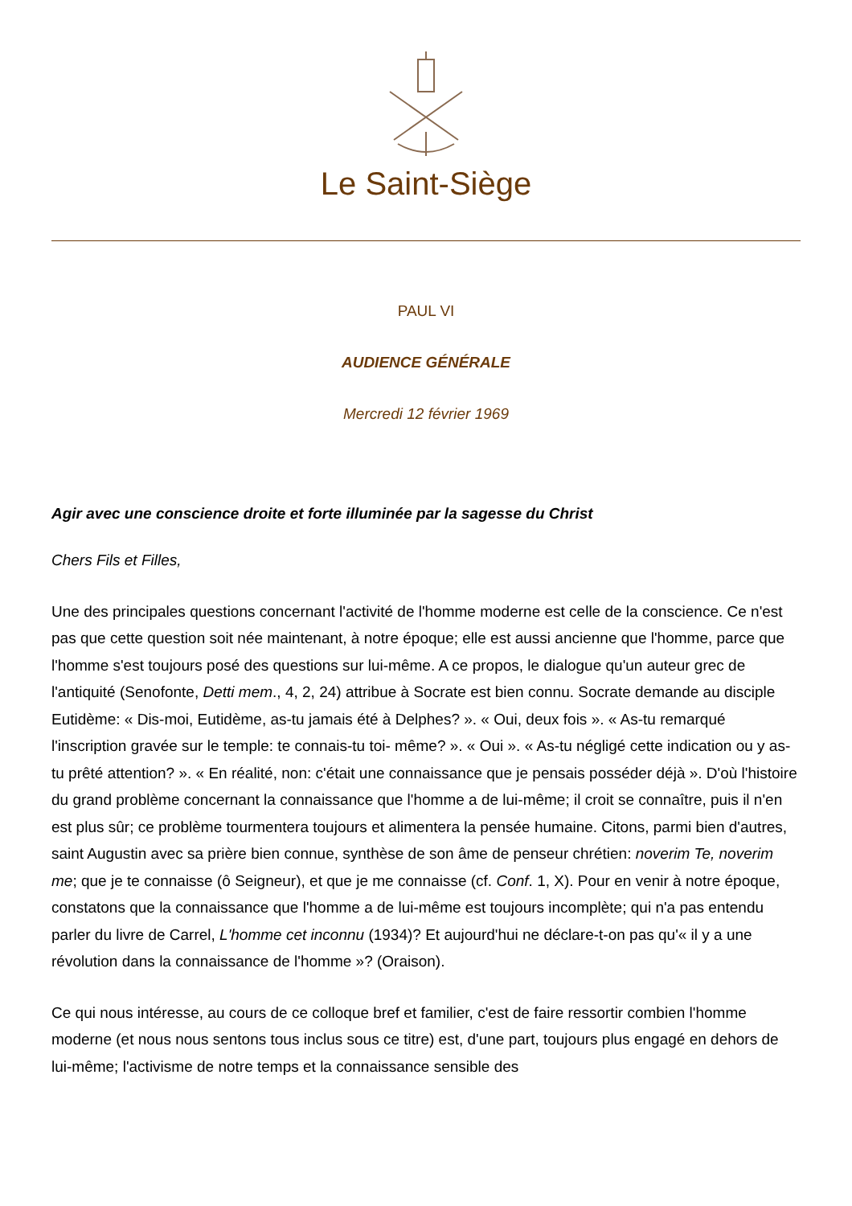Le Saint-Siège
PAUL VI
AUDIENCE GÉNÉRALE
Mercredi 12 février 1969
Agir avec une conscience droite et forte illuminée par la sagesse du Christ
Chers Fils et Filles,
Une des principales questions concernant l'activité de l'homme moderne est celle de la conscience. Ce n'est pas que cette question soit née maintenant, à notre époque; elle est aussi ancienne que l'homme, parce que l'homme s'est toujours posé des questions sur lui-même. A ce propos, le dialogue qu'un auteur grec de l'antiquité (Senofonte, Detti mem., 4, 2, 24) attribue à Socrate est bien connu. Socrate demande au disciple Eutidème: « Dis-moi, Eutidème, as-tu jamais été à Delphes? ». « Oui, deux fois ». « As-tu remarqué l'inscription gravée sur le temple: te connais-tu toi- même? ». « Oui ». « As-tu négligé cette indication ou y as-tu prêté attention? ». « En réalité, non: c'était une connaissance que je pensais posséder déjà ». D'où l'histoire du grand problème concernant la connaissance que l'homme a de lui-même; il croit se connaître, puis il n'en est plus sûr; ce problème tourmentera toujours et alimentera la pensée humaine. Citons, parmi bien d'autres, saint Augustin avec sa prière bien connue, synthèse de son âme de penseur chrétien: noverim Te, noverim me; que je te connaisse (ô Seigneur), et que je me connaisse (cf. Conf. 1, X). Pour en venir à notre époque, constatons que la connaissance que l'homme a de lui-même est toujours incomplète; qui n'a pas entendu parler du livre de Carrel, L'homme cet inconnu (1934)? Et aujourd'hui ne déclare-t-on pas qu'« il y a une révolution dans la connaissance de l'homme »? (Oraison).
Ce qui nous intéresse, au cours de ce colloque bref et familier, c'est de faire ressortir combien l'homme moderne (et nous nous sentons tous inclus sous ce titre) est, d'une part, toujours plus engagé en dehors de lui-même; l'activisme de notre temps et la connaissance sensible des